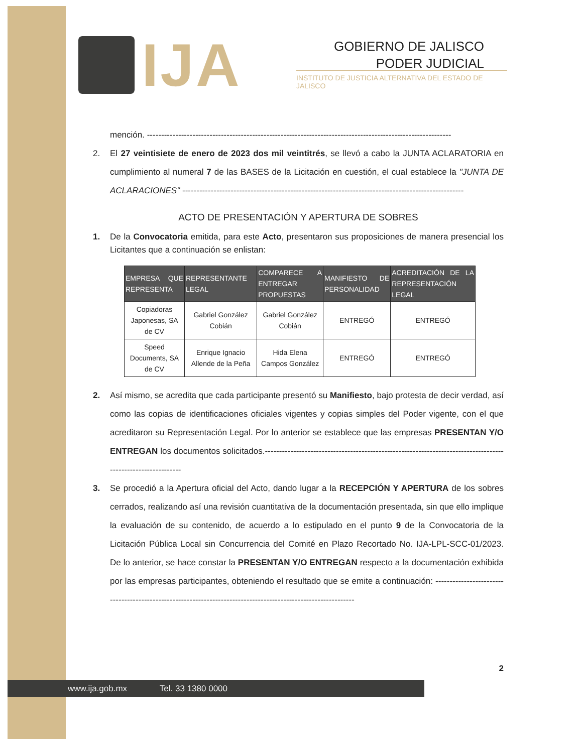IJA
GOBIERNO DE JALISCO
PODER JUDICIAL
INSTITUTO DE JUSTICIA ALTERNATIVA DEL ESTADO DE JALISCO
mención. -----------------------------------------------------------------------------------------------------------
2. El 27 veintisiete de enero de 2023 dos mil veintitrés, se llevó a cabo la JUNTA ACLARATORIA en cumplimiento al numeral 7 de las BASES de la Licitación en cuestión, el cual establece la "JUNTA DE ACLARACIONES" ---------------------------------------------------------------------------------------------------
ACTO DE PRESENTACIÓN Y APERTURA DE SOBRES
1. De la Convocatoria emitida, para este Acto, presentaron sus proposiciones de manera presencial los Licitantes que a continuación se enlistan:
| EMPRESA QUE REPRESENTA | REPRESENTANTE LEGAL | COMPARECE A ENTREGAR PROPUESTAS | MANIFIESTO DE PERSONALIDAD | ACREDITACIÓN DE LA REPRESENTACIÓN LEGAL |
| --- | --- | --- | --- | --- |
| Copiadoras Japonesas, SA de CV | Gabriel González Cobián | Gabriel González Cobián | ENTREGÓ | ENTREGÓ |
| Speed Documents, SA de CV | Enrique Ignacio Allende de la Peña | Hida Elena Campos González | ENTREGÓ | ENTREGÓ |
2. Así mismo, se acredita que cada participante presentó su Manifiesto, bajo protesta de decir verdad, así como las copias de identificaciones oficiales vigentes y copias simples del Poder vigente, con el que acreditaron su Representación Legal. Por lo anterior se establece que las empresas PRESENTAN Y/O ENTREGAN los documentos solicitados.-------------------------------------------------------------------------------------------------------------
3. Se procedió a la Apertura oficial del Acto, dando lugar a la RECEPCIÓN Y APERTURA de los sobres cerrados, realizando así una revisión cuantitativa de la documentación presentada, sin que ello implique la evaluación de su contenido, de acuerdo a lo estipulado en el punto 9 de la Convocatoria de la Licitación Pública Local sin Concurrencia del Comité en Plazo Recortado No. IJA-LPL-SCC-01/2023. De lo anterior, se hace constar la PRESENTAN Y/O ENTREGAN respecto a la documentación exhibida por las empresas participantes, obteniendo el resultado que se emite a continuación: --------------------------------------------------------------------------------------------------------------
2
www.ija.gob.mx Tel. 33 1380 0000